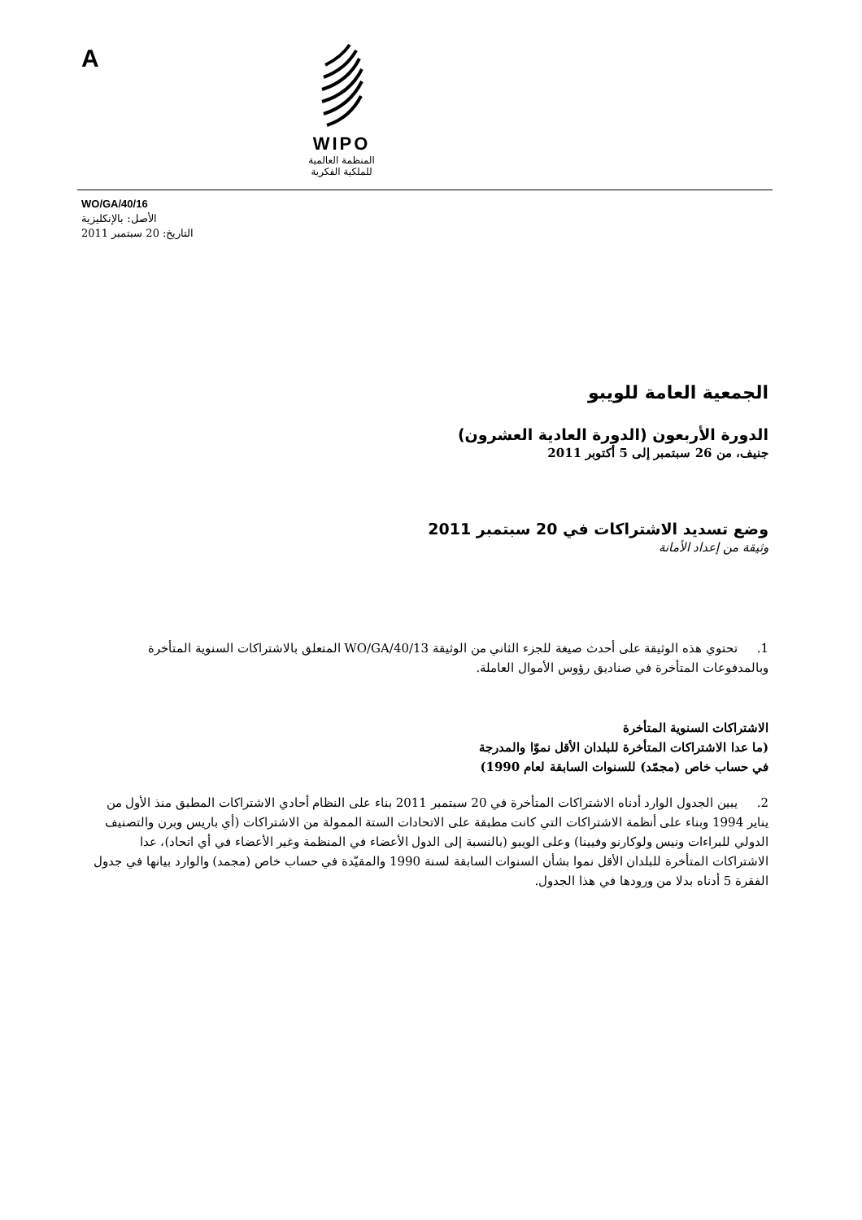A
WIPO
المنظمة العالمية
للملكية الفكرية
WO/GA/40/16
الأصل: بالإنكليزية
التاريخ: 20 سبتمبر 2011
الجمعية العامة للويبو
الدورة الأربعون (الدورة العادية العشرون)
جنيف، من 26 سبتمبر إلى 5 أكتوبر 2011
وضع تسديد الاشتراكات في 20 سبتمبر 2011
وثيقة من إعداد الأمانة
1. تحتوي هذه الوثيقة على أحدث صيغة للجزء الثاني من الوثيقة WO/GA/40/13 المتعلق بالاشتراكات السنوية المتأخرة وبالمدفوعات المتأخرة في صناديق رؤوس الأموال العاملة.
الاشتراكات السنوية المتأخرة
(ما عدا الاشتراكات المتأخرة للبلدان الأقل نموّا والمدرجة
في حساب خاص (مجمّد) للسنوات السابقة لعام 1990)
2. يبين الجدول الوارد أدناه الاشتراكات المتأخرة في 20 سبتمبر 2011 بناء على النظام أحادي الاشتراكات المطبق منذ الأول من يناير 1994 وبناء على أنظمة الاشتراكات التي كانت مطبقة على الاتحادات الستة الممولة من الاشتراكات (أي باريس وبرن والتصنيف الدولي للبراءات ونيس ولوكارنو وفيينا) وعلى الويبو (بالنسبة إلى الدول الأعضاء في المنظمة وغير الأعضاء في أي اتحاد)، عدا الاشتراكات المتأخرة للبلدان الأقل نموا بشأن السنوات السابقة لسنة 1990 والمقيّدة في حساب خاص (مجمد) والوارد بيانها في جدول الفقرة 5 أدناه بدلا من ورودها في هذا الجدول.